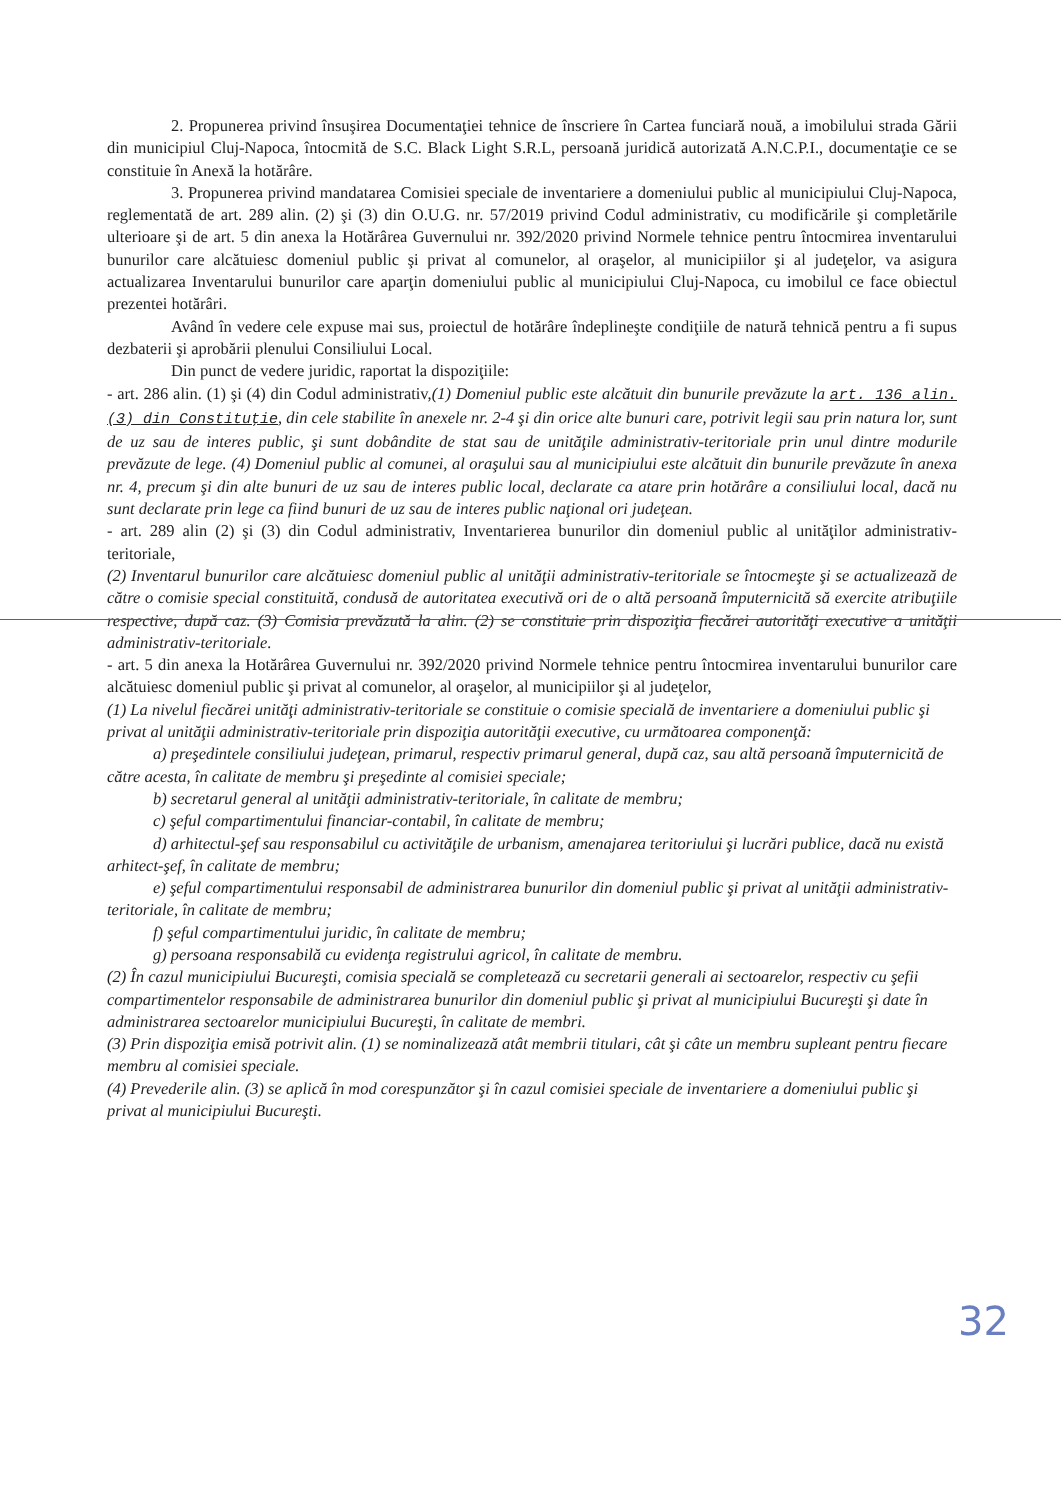2. Propunerea privind însuşirea Documentaţiei tehnice de înscriere în Cartea funciară nouă, a imobilului strada Gării din municipiul Cluj-Napoca, întocmită de S.C. Black Light S.R.L, persoană juridică autorizată A.N.C.P.I., documentaţie ce se constituie în Anexă la hotărâre.
3. Propunerea privind mandatarea Comisiei speciale de inventariere a domeniului public al municipiului Cluj-Napoca, reglementată de art. 289 alin. (2) şi (3) din O.U.G. nr. 57/2019 privind Codul administrativ, cu modificările şi completările ulterioare şi de art. 5 din anexa la Hotărârea Guvernului nr. 392/2020 privind Normele tehnice pentru întocmirea inventarului bunurilor care alcătuiesc domeniul public şi privat al comunelor, al oraşelor, al municipiilor şi al judeţelor, va asigura actualizarea Inventarului bunurilor care aparţin domeniului public al municipiului Cluj-Napoca, cu imobilul ce face obiectul prezentei hotărâri.
Având în vedere cele expuse mai sus, proiectul de hotărâre îndeplineşte condiţiile de natură tehnică pentru a fi supus dezbaterii şi aprobării plenului Consiliului Local.
Din punct de vedere juridic, raportat la dispoziţiile:
- art. 286 alin. (1) şi (4) din Codul administrativ,(1) Domeniul public este alcătuit din bunurile prevăzute la art. 136 alin. (3) din Constituţie, din cele stabilite în anexele nr. 2-4 şi din orice alte bunuri care, potrivit legii sau prin natura lor, sunt de uz sau de interes public, şi sunt dobândite de stat sau de unităţile administrativ-teritoriale prin unul dintre modurile prevăzute de lege. (4) Domeniul public al comunei, al oraşului sau al municipiului este alcătuit din bunurile prevăzute în anexa nr. 4, precum şi din alte bunuri de uz sau de interes public local, declarate ca atare prin hotărâre a consiliului local, dacă nu sunt declarate prin lege ca fiind bunuri de uz sau de interes public naţional ori judeţean.
- art. 289 alin (2) şi (3) din Codul administrativ, Inventarierea bunurilor din domeniul public al unităţilor administrativ-teritoriale,
(2) Inventarul bunurilor care alcătuiesc domeniul public al unităţii administrativ-teritoriale se întocmeşte şi se actualizează de către o comisie special constituită, condusă de autoritatea executivă ori de o altă persoană împuternicită să exercite atribuţiile respective, după caz. (3) Comisia prevăzută la alin. (2) se constituie prin dispoziţia fiecărei autorităţi executive a unităţii administrativ-teritoriale.
- art. 5 din anexa la Hotărârea Guvernului nr. 392/2020 privind Normele tehnice pentru întocmirea inventarului bunurilor care alcătuiesc domeniul public şi privat al comunelor, al oraşelor, al municipiilor şi al judeţelor,
(1) La nivelul fiecărei unităţi administrativ-teritoriale se constituie o comisie specială de inventariere a domeniului public şi privat al unităţii administrativ-teritoriale prin dispoziţia autorităţii executive, cu următoarea componenţă:
a) preşedintele consiliului judeţean, primarul, respectiv primarul general, după caz, sau altă persoană împuternicită de către acesta, în calitate de membru şi preşedinte al comisiei speciale;
b) secretarul general al unităţii administrativ-teritoriale, în calitate de membru;
c) şeful compartimentului financiar-contabil, în calitate de membru;
d) arhitectul-şef sau responsabilul cu activităţile de urbanism, amenajarea teritoriului şi lucrări publice, dacă nu există arhitect-şef, în calitate de membru;
e) şeful compartimentului responsabil de administrarea bunurilor din domeniul public şi privat al unităţii administrativ-teritoriale, în calitate de membru;
f) şeful compartimentului juridic, în calitate de membru;
g) persoana responsabilă cu evidenţa registrului agricol, în calitate de membru.
(2) În cazul municipiului Bucureşti, comisia specială se completează cu secretarii generali ai sectoarelor, respectiv cu şefii compartimentelor responsabile de administrarea bunurilor din domeniul public şi privat al municipiului Bucureşti şi date în administrarea sectoarelor municipiului Bucureşti, în calitate de membri.
(3) Prin dispoziţia emisă potrivit alin. (1) se nominalizează atât membrii titulari, cât şi câte un membru supleant pentru fiecare membru al comisiei speciale.
(4) Prevederile alin. (3) se aplică în mod corespunzător şi în cazul comisiei speciale de inventariere a domeniului public şi privat al municipiului Bucureşti.
32